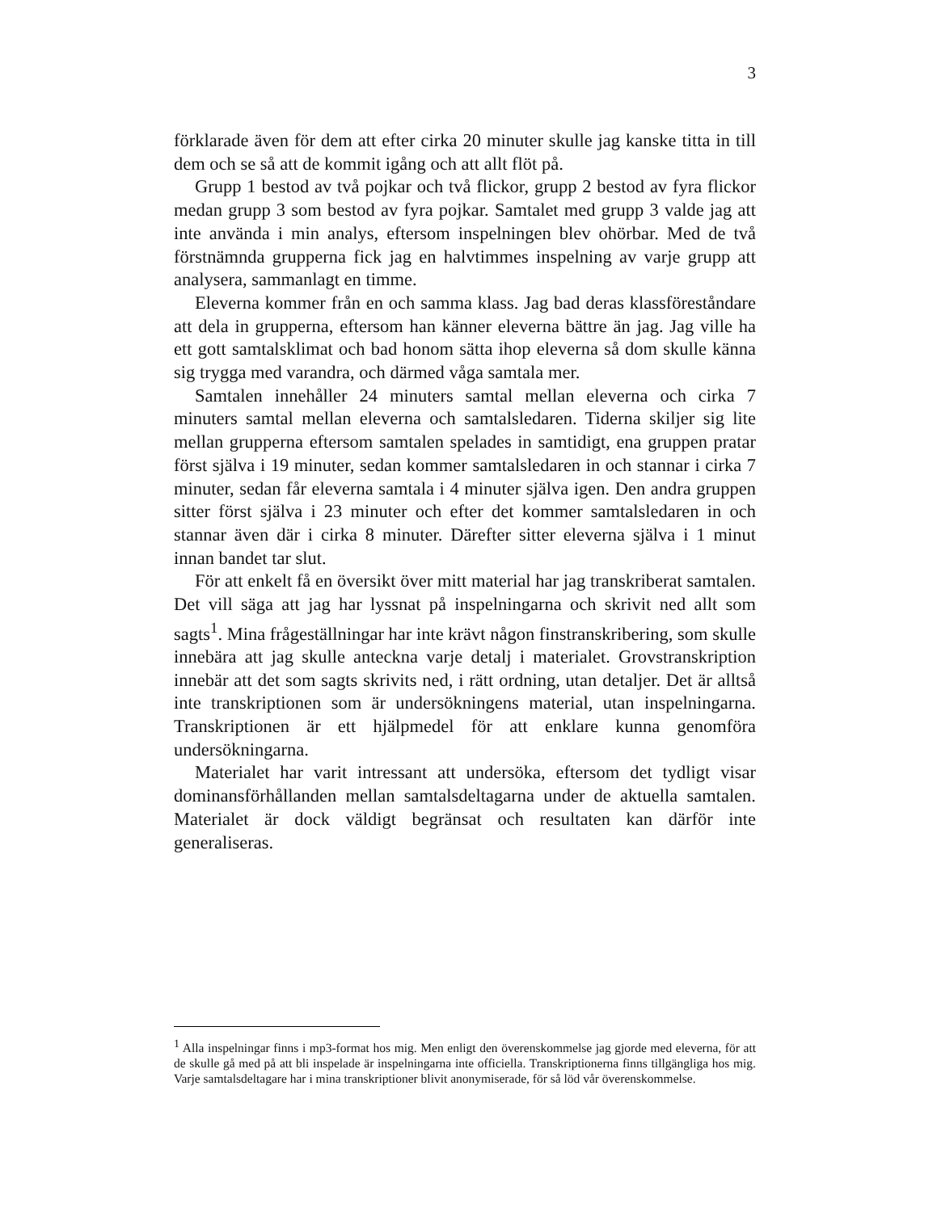3
förklarade även för dem att efter cirka 20 minuter skulle jag kanske titta in till dem och se så att de kommit igång och att allt flöt på.
Grupp 1 bestod av två pojkar och två flickor, grupp 2 bestod av fyra flickor medan grupp 3 som bestod av fyra pojkar. Samtalet med grupp 3 valde jag att inte använda i min analys, eftersom inspelningen blev ohörbar. Med de två förstnämnda grupperna fick jag en halvtimmes inspelning av varje grupp att analysera, sammanlagt en timme.
Eleverna kommer från en och samma klass. Jag bad deras klassföreståndare att dela in grupperna, eftersom han känner eleverna bättre än jag. Jag ville ha ett gott samtalsklimat och bad honom sätta ihop eleverna så dom skulle känna sig trygga med varandra, och därmed våga samtala mer.
Samtalen innehåller 24 minuters samtal mellan eleverna och cirka 7 minuters samtal mellan eleverna och samtalsledaren. Tiderna skiljer sig lite mellan grupperna eftersom samtalen spelades in samtidigt, ena gruppen pratar först själva i 19 minuter, sedan kommer samtalsledaren in och stannar i cirka 7 minuter, sedan får eleverna samtala i 4 minuter själva igen. Den andra gruppen sitter först själva i 23 minuter och efter det kommer samtalsledaren in och stannar även där i cirka 8 minuter. Därefter sitter eleverna själva i 1 minut innan bandet tar slut.
För att enkelt få en översikt över mitt material har jag transkriberat samtalen. Det vill säga att jag har lyssnat på inspelningarna och skrivit ned allt som sagts<sup>1</sup>. Mina frågeställningar har inte krävt någon finstranskribering, som skulle innebära att jag skulle anteckna varje detalj i materialet. Grovstranskription innebär att det som sagts skrivits ned, i rätt ordning, utan detaljer. Det är alltså inte transkriptionen som är undersökningens material, utan inspelningarna. Transkriptionen är ett hjälpmedel för att enklare kunna genomföra undersökningarna.
Materialet har varit intressant att undersöka, eftersom det tydligt visar dominansförhållanden mellan samtalsdeltagarna under de aktuella samtalen. Materialet är dock väldigt begränsat och resultaten kan därför inte generaliseras.
<sup>1</sup> Alla inspelningar finns i mp3-format hos mig. Men enligt den överenskommelse jag gjorde med eleverna, för att de skulle gå med på att bli inspelade är inspelningarna inte officiella. Transkriptionerna finns tillgängliga hos mig. Varje samtalsdeltagare har i mina transkriptioner blivit anonymiserade, för så löd vår överenskommelse.